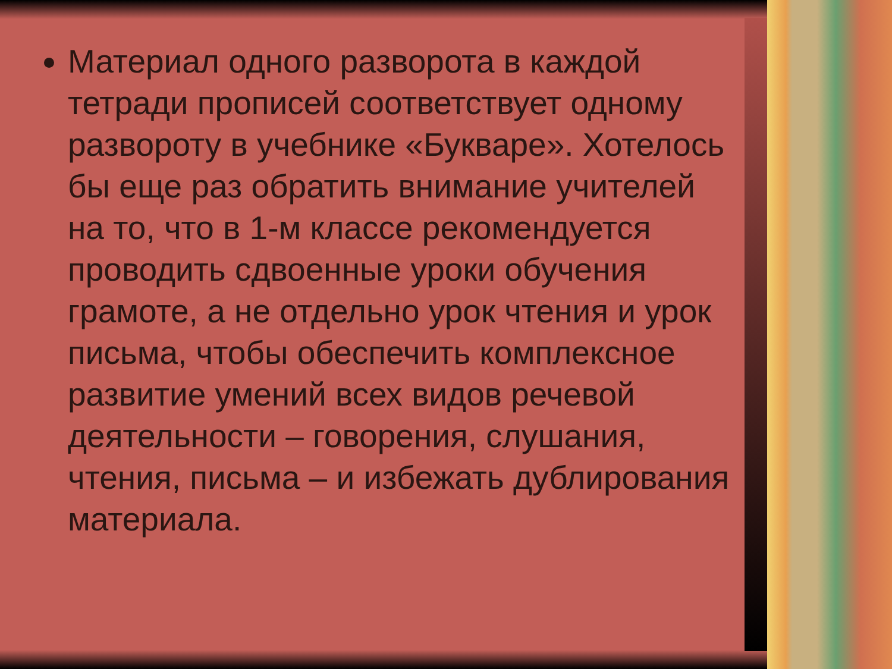Материал одного разворота в каждой тетради прописей соответствует одному развороту в учебнике «Букваре». Хотелось бы еще раз обратить внимание учителей на то, что в 1-м классе рекомендуется проводить сдвоенные уроки обучения грамоте, а не отдельно урок чтения и урок письма, чтобы обеспечить комплексное развитие умений всех видов речевой деятельности – говорения, слушания, чтения, письма – и избежать дублирования материала.